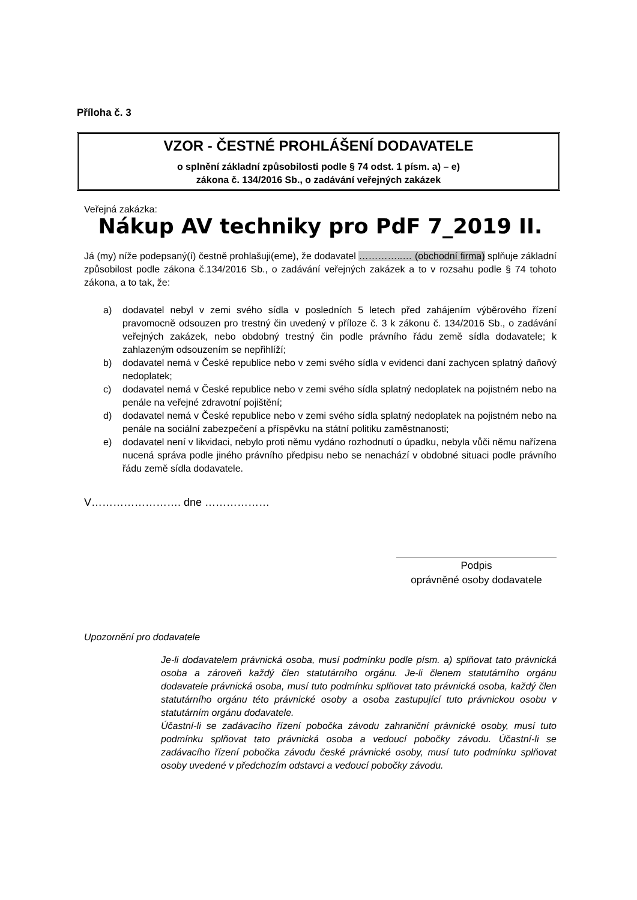Příloha č. 3
VZOR - ČESTNÉ PROHLÁŠENÍ DODAVATELE
o splnění základní způsobilosti podle § 74 odst. 1 písm. a) – e)
zákona č. 134/2016 Sb., o zadávání veřejných zakázek
Veřejná zakázka:
Nákup AV techniky pro PdF 7_2019 II.
Já (my) níže podepsaný(í) čestně prohlašuji(eme), že dodavatel …………..… (obchodní firma) splňuje základní způsobilost podle zákona č.134/2016 Sb., o zadávání veřejných zakázek a to v rozsahu podle § 74 tohoto zákona, a to tak, že:
a) dodavatel nebyl v zemi svého sídla v posledních 5 letech před zahájením výběrového řízení pravomocně odsouzen pro trestný čin uvedený v příloze č. 3 k zákonu č. 134/2016 Sb., o zadávání veřejných zakázek, nebo obdobný trestný čin podle právního řádu země sídla dodavatele; k zahlazeným odsouzením se nepřihlíží;
b) dodavatel nemá v České republice nebo v zemi svého sídla v evidenci daní zachycen splatný daňový nedoplatek;
c) dodavatel nemá v České republice nebo v zemi svého sídla splatný nedoplatek na pojistném nebo na penále na veřejné zdravotní pojištění;
d) dodavatel nemá v České republice nebo v zemi svého sídla splatný nedoplatek na pojistném nebo na penále na sociální zabezpečení a příspěvku na státní politiku zaměstnanosti;
e) dodavatel není v likvidaci, nebylo proti němu vydáno rozhodnutí o úpadku, nebyla vůči němu nařízena nucená správa podle jiného právního předpisu nebo se nenachází v obdobné situaci podle právního řádu země sídla dodavatele.
V……………………. dne ………………
Podpis
oprávněné osoby dodavatele
Upozornění pro dodavatele
Je-li dodavatelem právnická osoba, musí podmínku podle písm. a) splňovat tato právnická osoba a zároveň každý člen statutárního orgánu. Je-li členem statutárního orgánu dodavatele právnická osoba, musí tuto podmínku splňovat tato právnická osoba, každý člen statutárního orgánu této právnické osoby a osoba zastupující tuto právnickou osobu v statutárním orgánu dodavatele.
Účastní-li se zadávacího řízení pobočka závodu zahraniční právnické osoby, musí tuto podmínku splňovat tato právnická osoba a vedoucí pobočky závodu. Účastní-li se zadávacího řízení pobočka závodu české právnické osoby, musí tuto podmínku splňovat osoby uvedené v předchozím odstavci a vedoucí pobočky závodu.